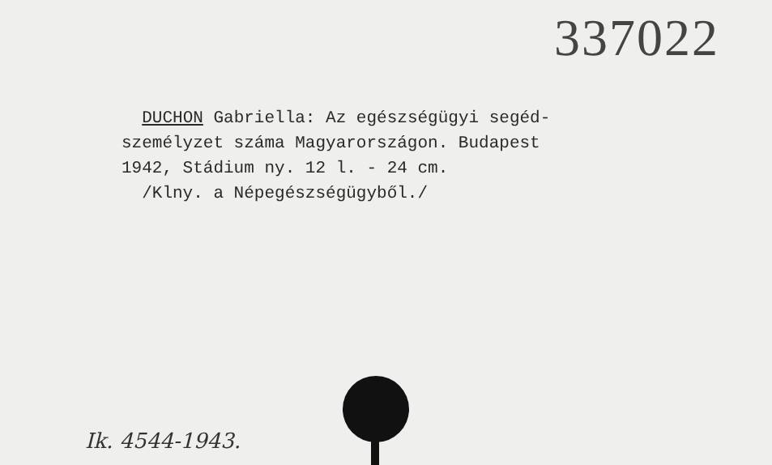337022
DUCHON Gabriella: Az egészségügyi segéd-
személyzet száma Magyarországon. Budapest
1942, Stádium ny. 12 l. - 24 cm.
/Klny. a Népegészségügyből./
Ik. 4544-1943.